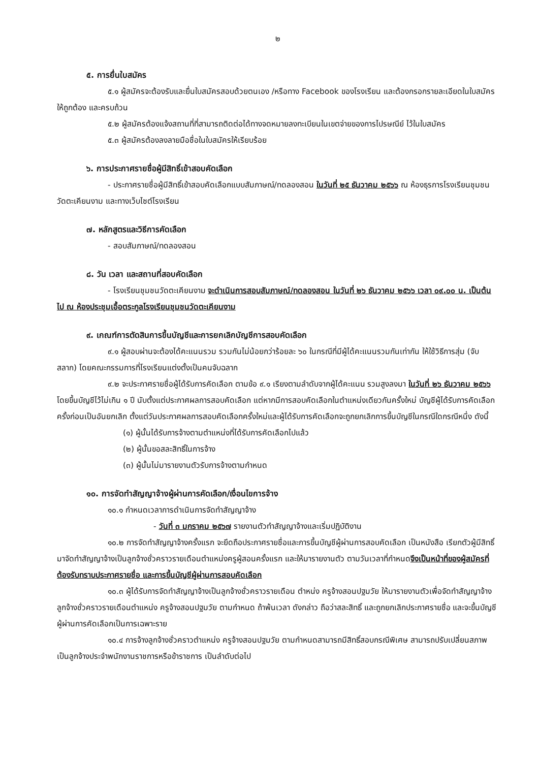๒
๕. การยื่นใบสมัคร
๕.๑ ผู้สมัครจะต้องรับและยื่นใบสมัครสอบด้วยตนเอง /หรือทาง Facebook ของโรงเรียน และต้องกรอกรายละเอียดในใบสมัครให้ถูกต้อง และครบถ้วน
๕.๒ ผู้สมัครต้องแจ้งสถานที่ที่สามารถติดต่อได้ทางจดหมายลงทะเบียนในเขตจ่ายของการไปรษณีย์ ไว้ในใบสมัคร
๕.๓ ผู้สมัครต้องลงลายมือชื่อในใบสมัครให้เรียบร้อย
๖. การประกาศรายชื่อผู้มีสิทธิ์เข้าสอบคัดเลือก
- ประกาศรายชื่อผู้มีสิทธิ์เข้าสอบคัดเลือกแบบสัมภาษณ์/ทดลองสอน ในวันที่ ๒๕ ธันวาคม ๒๕๖๖ ณ ห้องธุรการโรงเรียนชุมชนวัดตะเคียนงาม และทางเว็บไซต์โรงเรียน
๗. หลักสูตรและวิธีการคัดเลือก
- สอบสัมภาษณ์/ทดลองสอน
๘. วัน เวลา และสถานที่สอบคัดเลือก
- โรงเรียนชุมชนวัดตะเคียนงาม จะดำเนินการสอบสัมภาษณ์/ทดลองสอน ในวันที่ ๒๖ ธันวาคม ๒๕๖๖ เวลา ๐๙.๐๐ น. เป็นต้นไป ณ ห้องประชุมเอื้อตระกูลโรงเรียนชุมชนวัดตะเคียนงาม
๙. เกณฑ์การตัดสินการขึ้นบัญชีและการยกเลิกบัญชีการสอบคัดเลือก
๙.๑ ผู้สอบผ่านจะต้องได้คะแนนรวม รวมกันไม่น้อยกว่าร้อยละ ๖๐ ในกรณีที่มีผู้ได้คะแนนรวมกันเท่ากัน ให้ใช้วิธีการสุ่ม (จับสลาก) โดยคณะกรรมการที่โรงเรียนแต่งตั้งเป็นคนจับฉลาก
๙.๒ จะประกาศรายชื่อผู้ได้รับการคัดเลือก ตามข้อ ๙.๑ เรียงตามลำดับจากผู้ได้คะแนน รวมสูงลงมา ในวันที่ ๒๖ ธันวาคม ๒๕๖๖ โดยขึ้นบัญชีไว้ไม่เกิน ๑ ปี นับตั้งแต่ประกาศผลการสอบคัดเลือก แต่หากมีการสอบคัดเลือกในตำแหน่งเดียวกันครั้งใหม่ บัญชีผู้ได้รับการคัดเลือกครั้งก่อนเป็นอันยกเลิก ตั้งแต่วันประกาศผลการสอบคัดเลือกครั้งใหม่และผู้ได้รับการคัดเลือกจะถูกยกเลิกการขึ้นบัญชีในกรณีใดกรณีหนึ่ง ดังนี้
(๑) ผู้นั้นได้รับการจ้างตามตำแหน่งที่ได้รับการคัดเลือกไปแล้ว
(๒) ผู้นั้นขอสละสิทธิ์ในการจ้าง
(๓) ผู้นั้นไม่มารายงานตัวรับการจ้างตามกำหนด
๑๐. การจัดทำสัญญาจ้างผู้ผ่านการคัดเลือก/เงื่อนไขการจ้าง
๑๐.๑ กำหนดเวลาการดำเนินการจัดทำสัญญาจ้าง
- วันที่ ๓ มกราคม ๒๕๖๗ รายงานตัวทำสัญญาจ้างและเริ่มปฏิบัติงาน
๑๐.๒ การจัดทำสัญญาจ้างครั้งแรก จะยึดถือประกาศรายชื่อและการขึ้นบัญชีผู้ผ่านการสอบคัดเลือก เป็นหนังสือ เรียกตัวผู้มีสิทธิ์มาจัดทำสัญญาจ้างเป็นลูกจ้างชั่วคราวรายเดือนตำแหน่งครูผู้สอนครั้งแรก และให้มารายงานตัว ตามวันเวลาที่กำหนดจึงเป็นหน้าที่ของผู้สมัครที่ต้องรับทราบประกาศรายชื่อ และการขึ้นบัญชีผู้ผ่านการสอบคัดเลือก
๑๐.๓ ผู้ได้รับการจัดทำสัญญาจ้างเป็นลูกจ้างชั่วคราวรายเดือน ตำหน่ง ครูจ้างสอนปฐมวัย ให้มารายงานตัวเพื่อจัดทำสัญญาจ้าง ลูกจ้างชั่วคราวรายเดือนตำแหน่ง ครูจ้างสอนปฐมวัย ตามกำหนด ถ้าพ้นเวลา ดังกล่าว ถือว่าสละสิทธิ์ และถูกยกเลิกประกาศรายชื่อ และจะขึ้นบัญชีผู้ผ่านการคัดเลือกเป็นการเฉพาะราย
๑๐.๔ การจ้างลูกจ้างชั่วคราวตำแหน่ง ครูจ้างสอนปฐมวัย ตามกำหนดสามารถมีสิทธิ์สอบกรณีพิเศษ สามารถปรับเปลี่ยนสภาพเป็นลูกจ้างประจำพนักงานราชการหรือข้าราชการ เป็นลำดับต่อไป